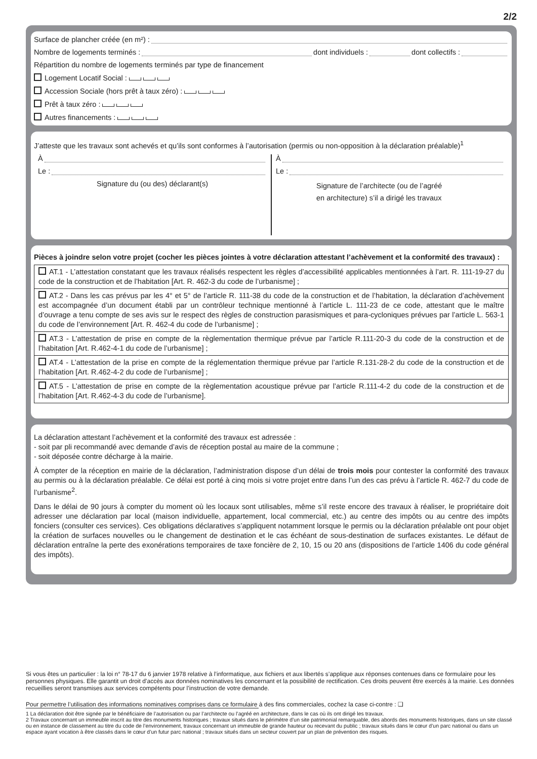2/2
Surface de plancher créée (en m²) :
Nombre de logements terminés : dont individuels : dont collectifs :
Répartition du nombre de logements terminés par type de financement
Logement Locatif Social :
Accession Sociale (hors prêt à taux zéro) :
Prêt à taux zéro :
Autres financements :
J’atteste que les travaux sont achevés et qu’ils sont conformes à l’autorisation (permis ou non-opposition à la déclaration préalable)<sup>1</sup>
À
Le :
Signature du (ou des) déclarant(s)
À
Le :
Signature de l’architecte (ou de l’agréé
en architecture) s’il a dirigé les travaux
Pièces à joindre selon votre projet (cocher les pièces jointes à votre déclaration attestant l’achèvement et la conformité des travaux) :
AT.1 - L’attestation constatant que les travaux réalisés respectent les règles d’accessibilité applicables mentionnées à l’art. R. 111-19-27 du code de la construction et de l’habitation [Art. R. 462-3 du code de l’urbanisme] ;
AT.2 - Dans les cas prévus par les 4° et 5° de l’article R. 111-38 du code de la construction et de l’habitation, la déclaration d’achèvement est accompagnée d’un document établi par un contrôleur technique mentionné à l’article L. 111-23 de ce code, attestant que le maître d’ouvrage a tenu compte de ses avis sur le respect des règles de construction parasismiques et para-cycloniques prévues par l’article L. 563-1 du code de l’environnement [Art. R. 462-4 du code de l’urbanisme] ;
AT.3 - L’attestation de prise en compte de la règlementation thermique prévue par l’article R.111-20-3 du code de la construction et de l’habitation [Art. R.462-4-1 du code de l’urbanisme] ;
AT.4 - L’attestation de la prise en compte de la réglementation thermique prévue par l’article R.131-28-2 du code de la construction et de l’habitation [Art. R.462-4-2 du code de l’urbanisme] ;
AT.5 - L’attestation de prise en compte de la règlementation acoustique prévue par l’article R.111-4-2 du code de la construction et de l’habitation [Art. R.462-4-3 du code de l’urbanisme].
La déclaration attestant l’achèvement et la conformité des travaux est adressée :
- soit par pli recommandé avec demande d’avis de réception postal au maire de la commune ;
- soit déposée contre décharge à la mairie.
À compter de la réception en mairie de la déclaration, l’administration dispose d’un délai de trois mois pour contester la conformité des travaux au permis ou à la déclaration préalable. Ce délai est porté à cinq mois si votre projet entre dans l’un des cas prévu à l’article R. 462-7 du code de l’urbanisme<sup>2</sup>.
Dans le délai de 90 jours à compter du moment où les locaux sont utilisables, même s’il reste encore des travaux à réaliser, le propriétaire doit adresser une déclaration par local (maison individuelle, appartement, local commercial, etc.) au centre des impôts ou au centre des impôts fonciers (consulter ces services). Ces obligations déclaratives s’appliquent notamment lorsque le permis ou la déclaration préalable ont pour objet la création de surfaces nouvelles ou le changement de destination et le cas échéant de sous-destination de surfaces existantes. Le défaut de déclaration entraîne la perte des exonérations temporaires de taxe foncière de 2, 10, 15 ou 20 ans (dispositions de l’article 1406 du code général des impôts).
Si vous êtes un particulier : la loi n° 78-17 du 6 janvier 1978 relative à l’informatique, aux fichiers et aux libertés s’applique aux réponses contenues dans ce formulaire pour les personnes physiques. Elle garantit un droit d’accès aux données nominatives les concernant et la possibilité de rectification. Ces droits peuvent être exercés à la mairie. Les données recueillies seront transmises aux services compétents pour l’instruction de votre demande.
Pour permettre l’utilisation des informations nominatives comprises dans ce formulaire à des fins commerciales, cochez la case ci-contre : ❑
1 La déclaration doit être signée par le bénéficiaire de l’autorisation ou par l’architecte ou l’agréé en architecture, dans le cas où ils ont dirigé les travaux.
2 Travaux concernant un immeuble inscrit au titre des monuments historiques ; travaux situés dans le périmètre d’un site patrimonial remarquable, des abords des monuments historiques, dans un site classé ou en instance de classement au titre du code de l’environnement, travaux concernant un immeuble de grande hauteur ou recevant du public ; travaux situés dans le cœur d’un parc national ou dans un espace ayant vocation à être classés dans le cœur d’un futur parc national ; travaux situés dans un secteur couvert par un plan de prévention des risques.